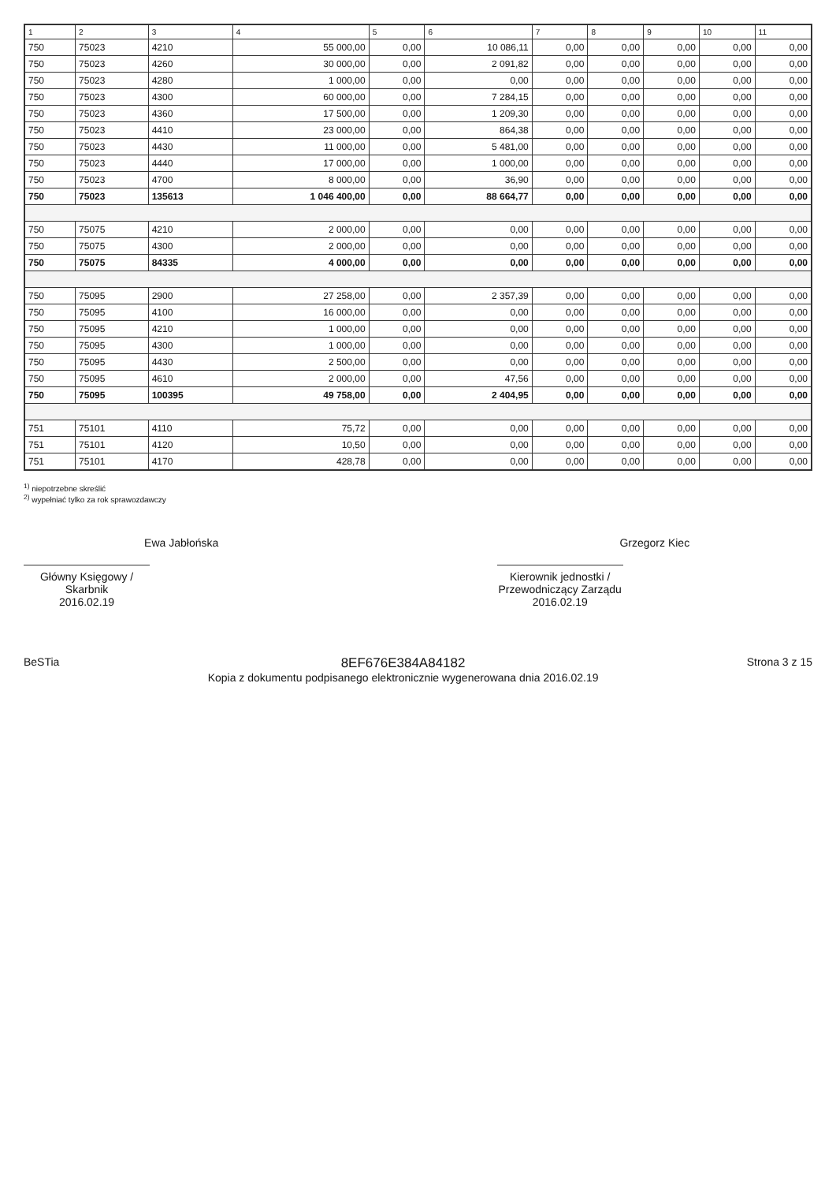| 1 | 2 | 3 | 4 | 5 | 6 | 7 | 8 | 9 | 10 | 11 |
| --- | --- | --- | --- | --- | --- | --- | --- | --- | --- | --- |
| 750 | 75023 | 4210 | 55 000,00 | 0,00 | 10 086,11 | 0,00 | 0,00 | 0,00 | 0,00 | 0,00 |
| 750 | 75023 | 4260 | 30 000,00 | 0,00 | 2 091,82 | 0,00 | 0,00 | 0,00 | 0,00 | 0,00 |
| 750 | 75023 | 4280 | 1 000,00 | 0,00 | 0,00 | 0,00 | 0,00 | 0,00 | 0,00 | 0,00 |
| 750 | 75023 | 4300 | 60 000,00 | 0,00 | 7 284,15 | 0,00 | 0,00 | 0,00 | 0,00 | 0,00 |
| 750 | 75023 | 4360 | 17 500,00 | 0,00 | 1 209,30 | 0,00 | 0,00 | 0,00 | 0,00 | 0,00 |
| 750 | 75023 | 4410 | 23 000,00 | 0,00 | 864,38 | 0,00 | 0,00 | 0,00 | 0,00 | 0,00 |
| 750 | 75023 | 4430 | 11 000,00 | 0,00 | 5 481,00 | 0,00 | 0,00 | 0,00 | 0,00 | 0,00 |
| 750 | 75023 | 4440 | 17 000,00 | 0,00 | 1 000,00 | 0,00 | 0,00 | 0,00 | 0,00 | 0,00 |
| 750 | 75023 | 4700 | 8 000,00 | 0,00 | 36,90 | 0,00 | 0,00 | 0,00 | 0,00 | 0,00 |
| 750 | 75023 | 135613 | 1 046 400,00 | 0,00 | 88 664,77 | 0,00 | 0,00 | 0,00 | 0,00 | 0,00 |
| 750 | 75075 | 4210 | 2 000,00 | 0,00 | 0,00 | 0,00 | 0,00 | 0,00 | 0,00 | 0,00 |
| 750 | 75075 | 4300 | 2 000,00 | 0,00 | 0,00 | 0,00 | 0,00 | 0,00 | 0,00 | 0,00 |
| 750 | 75075 | 84335 | 4 000,00 | 0,00 | 0,00 | 0,00 | 0,00 | 0,00 | 0,00 | 0,00 |
| 750 | 75095 | 2900 | 27 258,00 | 0,00 | 2 357,39 | 0,00 | 0,00 | 0,00 | 0,00 | 0,00 |
| 750 | 75095 | 4100 | 16 000,00 | 0,00 | 0,00 | 0,00 | 0,00 | 0,00 | 0,00 | 0,00 |
| 750 | 75095 | 4210 | 1 000,00 | 0,00 | 0,00 | 0,00 | 0,00 | 0,00 | 0,00 | 0,00 |
| 750 | 75095 | 4300 | 1 000,00 | 0,00 | 0,00 | 0,00 | 0,00 | 0,00 | 0,00 | 0,00 |
| 750 | 75095 | 4430 | 2 500,00 | 0,00 | 0,00 | 0,00 | 0,00 | 0,00 | 0,00 | 0,00 |
| 750 | 75095 | 4610 | 2 000,00 | 0,00 | 47,56 | 0,00 | 0,00 | 0,00 | 0,00 | 0,00 |
| 750 | 75095 | 100395 | 49 758,00 | 0,00 | 2 404,95 | 0,00 | 0,00 | 0,00 | 0,00 | 0,00 |
| 751 | 75101 | 4110 | 75,72 | 0,00 | 0,00 | 0,00 | 0,00 | 0,00 | 0,00 | 0,00 |
| 751 | 75101 | 4120 | 10,50 | 0,00 | 0,00 | 0,00 | 0,00 | 0,00 | 0,00 | 0,00 |
| 751 | 75101 | 4170 | 428,78 | 0,00 | 0,00 | 0,00 | 0,00 | 0,00 | 0,00 | 0,00 |
<sup>1)</sup> niepotrzebne skreślić
<sup>2)</sup> wypełniać tylko za rok sprawozdawczy
Ewa Jabłońska
Główny Księgowy / Skarbnik
2016.02.19
Grzegorz Kiec
Kierownik jednostki / Przewodniczący Zarządu
2016.02.19
BeSTia
8EF676E384A84182
Kopia z dokumentu podpisanego elektronicznie wygenerowana dnia 2016.02.19
Strona 3 z 15